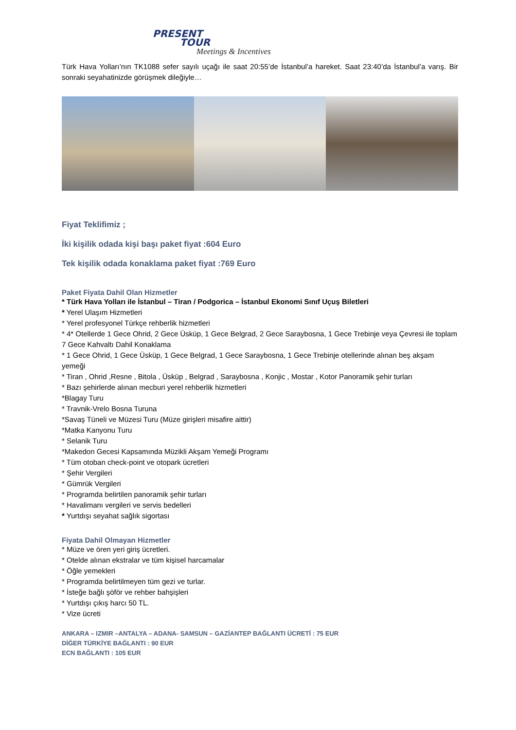PRESENT
TOUR
Meetings & Incentives
Türk Hava Yolları’nın TK1088 sefer sayılı uçağı ile saat 20:55’de İstanbul’a hareket. Saat 23:40’da İstanbul’a varış. Bir sonraki seyahatinizde görüşmek dileğiyle…
Fiyat Teklifimiz ;
İki kişilik odada kişi başı paket fiyat :604 Euro
Tek kişilik odada konaklama paket fiyat :769 Euro
Paket Fiyata Dahil Olan Hizmetler
* Türk Hava Yolları ile İstanbul – Tiran / Podgorica – İstanbul Ekonomi Sınıf Uçuş Biletleri
* Yerel Ulaşım Hizmetleri
* Yerel profesyonel Türkçe rehberlik hizmetleri
* 4* Otellerde 1 Gece Ohrid, 2 Gece Üsküp, 1 Gece Belgrad, 2 Gece Saraybosna, 1 Gece Trebinje veya Çevresi ile toplam 7 Gece Kahvaltı Dahil Konaklama
* 1 Gece Ohrid, 1 Gece Üsküp, 1 Gece Belgrad, 1 Gece Saraybosna, 1 Gece Trebinje otellerinde alınan beş akşam yemeği
* Tiran , Ohrid ,Resne , Bitola , Üsküp , Belgrad , Saraybosna , Konjic , Mostar , Kotor Panoramik şehir turları
* Bazı şehirlerde alınan mecburi yerel rehberlik hizmetleri
*Blagay Turu
* Travnik-Vrelo Bosna Turuna
*Savaş Tüneli ve Müzesi Turu (Müze girişleri misafire aittir)
*Matka Kanyonu Turu
* Selanik Turu
*Makedon Gecesi Kapsamında Müzikli Akşam Yemeği Programı
* Tüm otoban check-point ve otopark ücretleri
* Şehir Vergileri
* Gümrük Vergileri
* Programda belirtilen panoramik şehir turları
* Havalimanı vergileri ve servis bedelleri
* Yurtdışı seyahat sağlık sigortası
Fiyata Dahil Olmayan Hizmetler
* Müze ve ören yeri giriş ücretleri.
* Otelde alınan ekstralar ve tüm kişisel harcamalar
* Öğle yemekleri
* Programda belirtilmeyen tüm gezi ve turlar.
* İsteğe bağlı şöför ve rehber bahşişleri
* Yurtdışı çıkış harcı 50 TL.
* Vize ücreti
ANKARA – IZMIR –ANTALYA – ADANA- SAMSUN – GAZİANTEP BAĞLANTI ÜCRETİ : 75 EUR
DİĞER TÜRKİYE BAĞLANTI : 90 EUR
ECN BAĞLANTI : 105 EUR